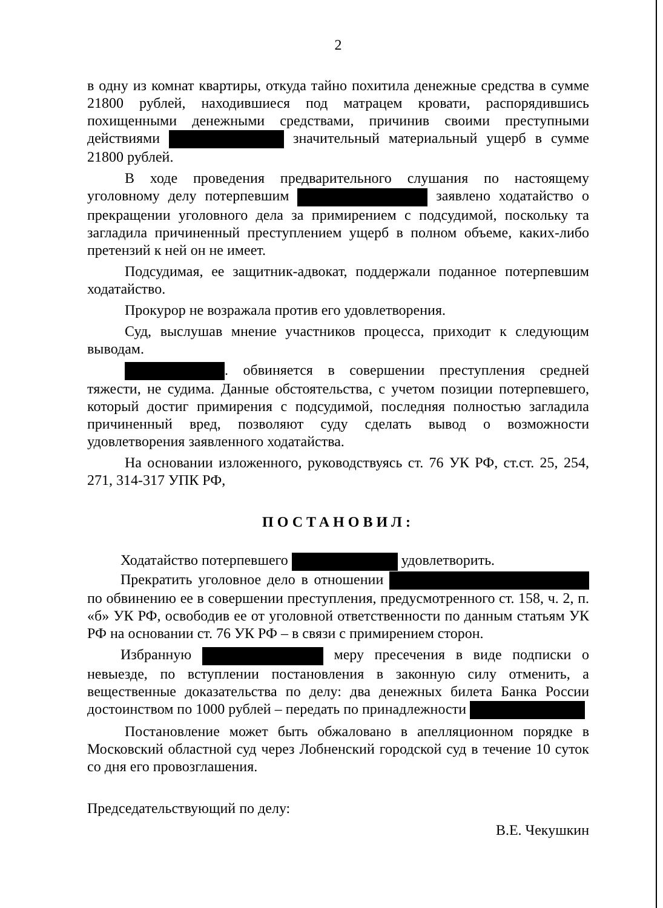2
в одну из комнат квартиры, откуда тайно похитила денежные средства в сумме 21800 рублей, находившиеся под матрацем кровати, распорядившись похищенными денежными средствами, причинив своими преступными действиями значительный материальный ущерб в сумме 21800 рублей.
В ходе проведения предварительного слушания по настоящему уголовному делу потерпевшим заявлено ходатайство о прекращении уголовного дела за примирением с подсудимой, поскольку та загладила причиненный преступлением ущерб в полном объеме, каких-либо претензий к ней он не имеет.
Подсудимая, ее защитник-адвокат, поддержали поданное потерпевшим ходатайство.
Прокурор не возражала против его удовлетворения.
Суд, выслушав мнение участников процесса, приходит к следующим выводам.
. обвиняется в совершении преступления средней тяжести, не судима. Данные обстоятельства, с учетом позиции потерпевшего, который достиг примирения с подсудимой, последняя полностью загладила причиненный вред, позволяют суду сделать вывод о возможности удовлетворения заявленного ходатайства.
На основании изложенного, руководствуясь ст. 76 УК РФ, ст.ст. 25, 254, 271, 314-317 УПК РФ,
ПОСТАНОВИЛ:
Ходатайство потерпевшего удовлетворить.
Прекратить уголовное дело в отношении по обвинению ее в совершении преступления, предусмотренного ст. 158, ч. 2, п. «б» УК РФ, освободив ее от уголовной ответственности по данным статьям УК РФ на основании ст. 76 УК РФ – в связи с примирением сторон.
Избранную меру пресечения в виде подписки о невыезде, по вступлении постановления в законную силу отменить, а вещественные доказательства по делу: два денежных билета Банка России достоинством по 1000 рублей – передать по принадлежности
Постановление может быть обжаловано в апелляционном порядке в Московский областной суд через Лобненский городской суд в течение 10 суток со дня его провозглашения.
Председательствующий по делу: В.Е. Чекушкин